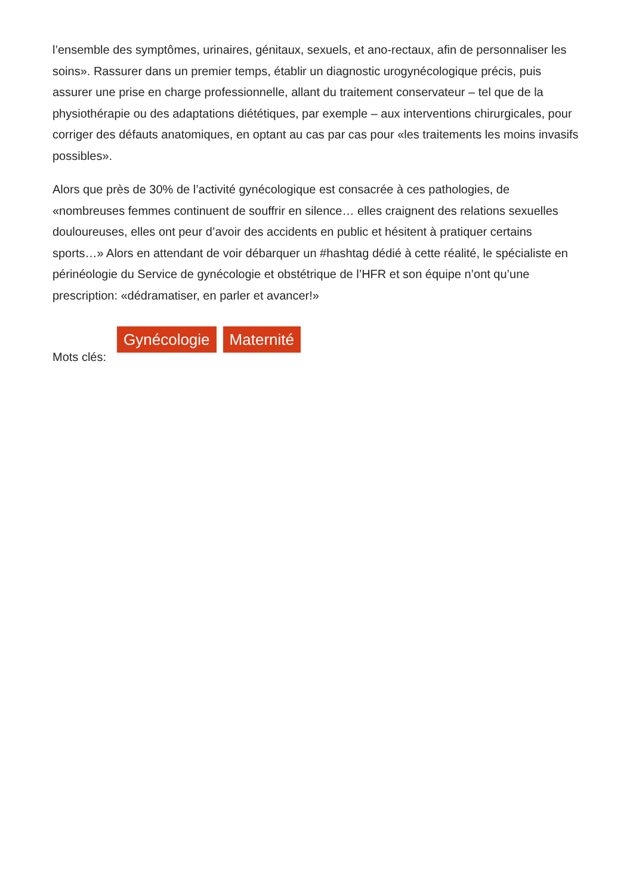l’ensemble des symptômes, urinaires, génitaux, sexuels, et ano-rectaux, afin de personnaliser les soins». Rassurer dans un premier temps, établir un diagnostic urogynécologique précis, puis assurer une prise en charge professionnelle, allant du traitement conservateur – tel que de la physiothérapie ou des adaptations diététiques, par exemple – aux interventions chirurgicales, pour corriger des défauts anatomiques, en optant au cas par cas pour «les traitements les moins invasifs possibles».
Alors que près de 30% de l’activité gynécologique est consacrée à ces pathologies, de «nombreuses femmes continuent de souffrir en silence… elles craignent des relations sexuelles douloureuses, elles ont peur d’avoir des accidents en public et hésitent à pratiquer certains sports…» Alors en attendant de voir débarquer un #hashtag dédié à cette réalité, le spécialiste en périnéologie du Service de gynécologie et obstétrique de l’HFR et son équipe n’ont qu’une prescription: «dédramatiser, en parler et avancer!»
Mots clés: Gynécologie Maternité